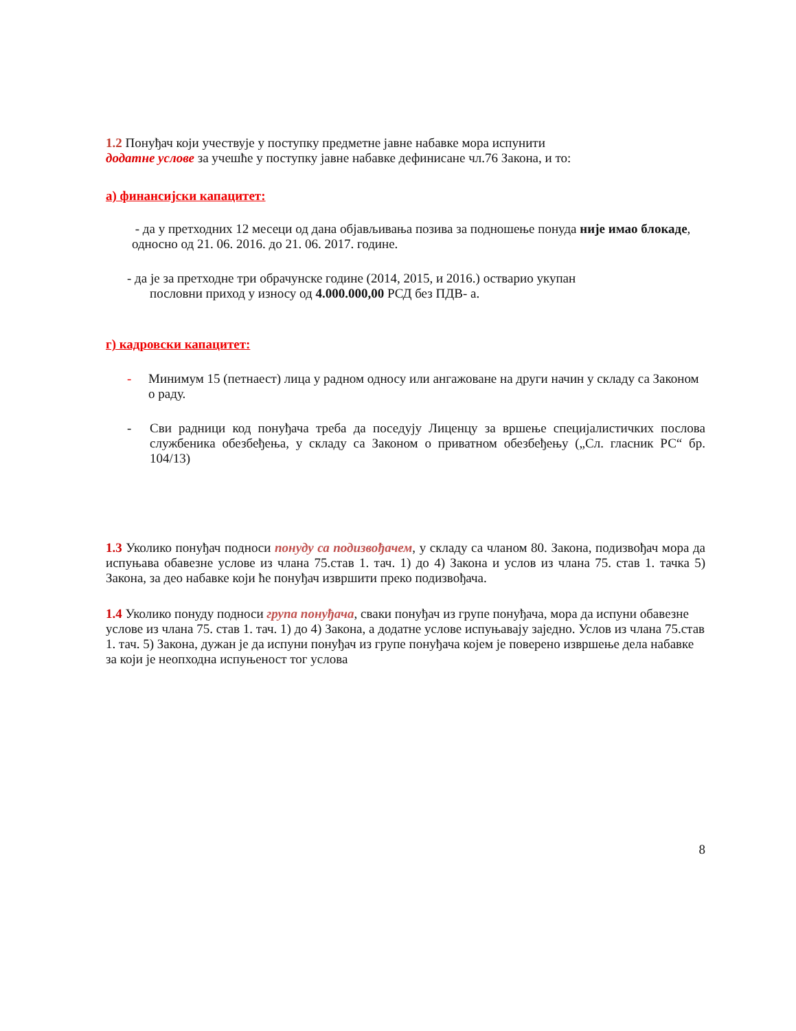1.2 Понуђач који учествује у поступку предметне јавне набавке мора испунити
додатне услове за учешће у поступку јавне набавке дефинисане чл.76 Закона, и то:
а) финансијски капацитет:
- да у претходних 12 месеци од дана објављивања позива за подношење понуда није имао блокаде, односно од 21. 06. 2016. до 21. 06. 2017. године.
- да је за претходне три обрачунске године (2014, 2015, и 2016.) остварио укупан
пословни приход у износу од 4.000.000,00 РСД без ПДВ- а.
г) кадровски капацитет:
- Минимум 15 (петнаест) лица у радном односу или ангажоване на други начин у складу са Законом о раду.
- Сви радници код понуђача треба да поседују Лиценцу за вршење специјалистичких послова службеника обезбеђења, у складу са Законом о приватном обезбеђењу („Сл. гласник РС“ бр. 104/13)
1.3 Уколико понуђач подноси понуду са подизвођачем, у складу са чланом 80. Закона, подизвођач мора да испуњава обавезне услове из члана 75.став 1. тач. 1) до 4) Закона и услов из члана 75. став 1. тачка 5) Закона, за део набавке који ће понуђач извршити преко подизвођача.
1.4 Уколико понуду подноси група понуђача, сваки понуђач из групе понуђача, мора да испуни обавезне услове из члана 75. став 1. тач. 1) до 4) Закона, а додатне услове испуњавају заједно. Услов из члана 75.став 1. тач. 5) Закона, дужан је да испуни понуђач из групе понуђача којем је поверено извршење дела набавке за који је неопходна испуњеност тог услова
8